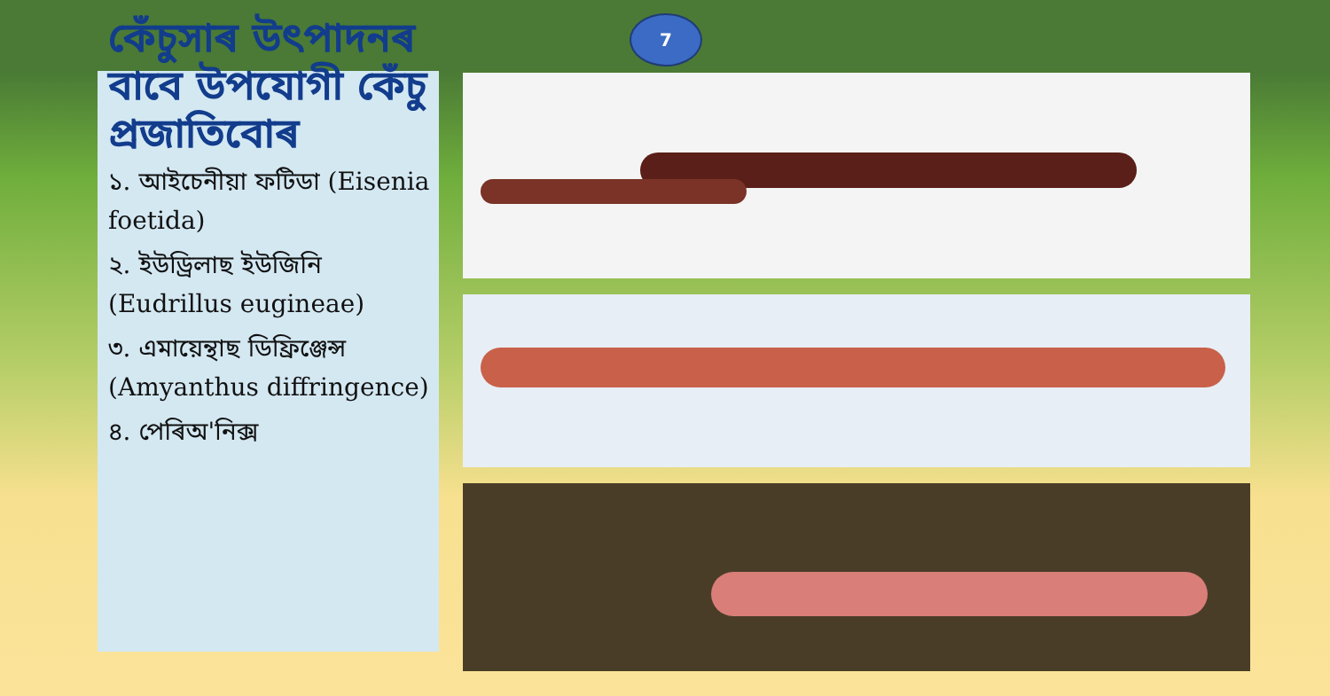7
কেঁচুসাৰ উৎপাদনৰ বাবে উপযোগী কেঁচু প্ৰজাতিবোৰ
১. আইচেনীয়া ফটিডা (Eisenia foetida)
২. ইউড্ৰিলাছ ইউজিনি (Eudrillus eugineae)
৩. এমায়েন্থাছ ডিফ্ৰিঞ্জেন্স (Amyanthus diffringence)
৪. পেৰিঅ'নিক্স